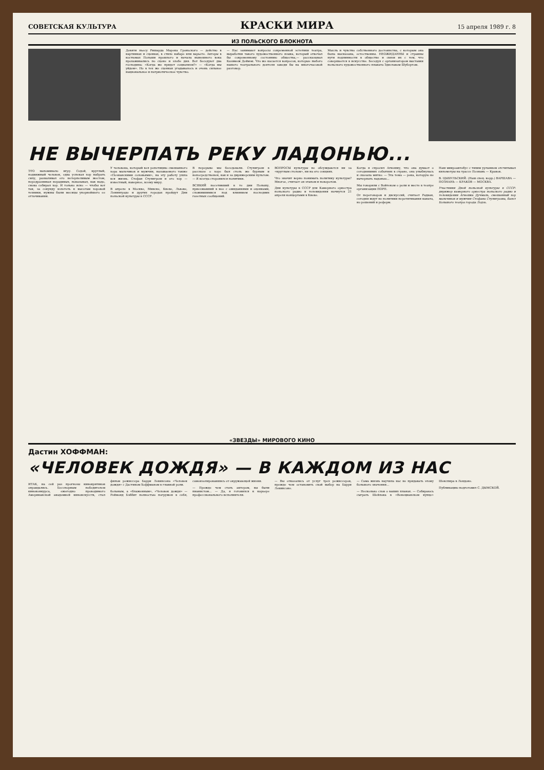СОВЕТСКАЯ КУЛЬТУРА КРАСКИ МИРА 15 апреля 1989 г. 8
ИЗ ПОЛЬСКОГО БЛОКНОТА
Девяти пьесу Ришарда Марека Гроньского — действо в картинках и сценках, в стиле кабаре или варьете. Актеры в костюмах Польши прошлого и начала нынешнего века прохаживались по сцене и злобе дня. Вот беседуют два господина: «Когда же придет социализм?» — «Когда мы уйдем». Но в тех же сценках угадывалось и очень сильное национальное и патриотическое чувство.
— Нас занимают вопросы современной эстетики театра, выработки такого художественного языка, который отвечал бы современному состоянию общества,— рассказывал Казимеж Деймэк. Что же касается вопросов, которые любого нашего театрального деятеля заведи бы на многочасовой разговор.
Мысль и чувство собственного достоинства, с которым она была высказана, естественны. НЕОЖИДАННЫ и странны пути подлинности в обществе и связи их с тем, что совершается в искусстве. Беседуя с организатором выставки польского художественного плаката Здиславом Шубертом.
НЕ ВЫЧЕРПАТЬ РЕКУ ЛАДОНЬЮ...
ЭТО напоминало игру. Седой, круглый, подвижный человек, едва успевал хор набрать силу, разваливал его нетерпеливым жестом, передразнивал нерадивых, показывал, как надо, снова собирал хор. И только ясно — чтобы вот так, за секунду взлететь к высотам хоровой техники, нужны были месяцы упорнейшего ее оттачивания.
У человека, который вел репетицию смешанного хора мальчиков и мужчин, называемого также «Познанскими соловьями», на эту работу ушла вся жизнь. Стефан Стулигрош и его хор — известный, наверное, всему миру.
В апреле в Москве, Минске, Киеве, Львове, Ленинграде и других городах пройдут Дни польской культуры в СССР.
В перерыве мы беседовали. Стулигрош в рассказе о хоре был столь же бурным и непосредственен, как и за дирижерским пультом. — Я всегда сторонился политики.
ВСЯКИЙ посетивший в те дни Польшу, приезжавший в нее с ожиданиями и оценками, сложившимися под влиянием последних газетных сообщений.
ВОПРОСЫ культуры не обсуждаются ни за «круглым столом», ни на его секциях.
Что значит верно понимать политику культуры? Многое, считает он этапом и поворотом.
Дни культуры в СССР для Камерного оркестра польского радио и телевидения начнутся 21 апреля концертами в Киеве.
Когда я спросил Агнешку, что она думает о сегодняшних событиях в стране, она улыбнулась и сказала мягко: — Эта тема — река, которую не вычерпать ладонью...
Мы говорили с Войтеком о роли и месте в театре организации ПОРП.
От переговоров и дискуссий, считает Радван, сегодня ждут не политики перетягивания каната, но решений и реформ.
Наш микроавтобус с тихим урчанием отсчитывал километры на трассе Познань — Краков.
В. ЦЫБУЛЬСКИЙ. (Наш спец. корр.) ВАРШАВА — ПОЗНАНЬ — КРАКОВ — МОСКВА.
Участники Дней польской культуры в СССР: дирижер камерного оркестра польского радио и телевидения Агнешка Дучмаль, смешанный хор мальчиков и мужчин Стефана Стулигроша, балет Большого театра города Лодзь.
«ЗВЕЗДЫ» МИРОВОГО КИНО
Дастин ХОФФМАН:
«ЧЕЛОВЕК ДОЖДЯ» — В КАЖДОМ ИЗ НАС
ИТАК, на сей раз прогнозы кинокритиков оправдались. Бесспорным победителем киноконкурса, ежегодно проводимого Американской академией киноискусств, стал фильм режиссера Барри Левинсона «Человек дождя» с Дастином Хоффманом в главной роли.
больным, а «блаженным», «Человек дождя» — Реймонд Бэббит полностью погружен в себя, самоизолировавшись от окружающей жизни.
— Прежде чем стать актером, вы были пианистом... — Да, я готовился к карьере профессионального исполнителя.
— Вы отказались от услуг трех режиссеров, прежде чем остановить свой выбор на Барри Левинсоне.
— Сама жизнь научила нас не придавать этому большого значения...
— Несколько слов о ваших планах. — Собираюсь сыграть Шейлока в «Венецианском купце» Шекспира в Лондоне.
Публикацию подготовил С. ДЫМСКОЙ.